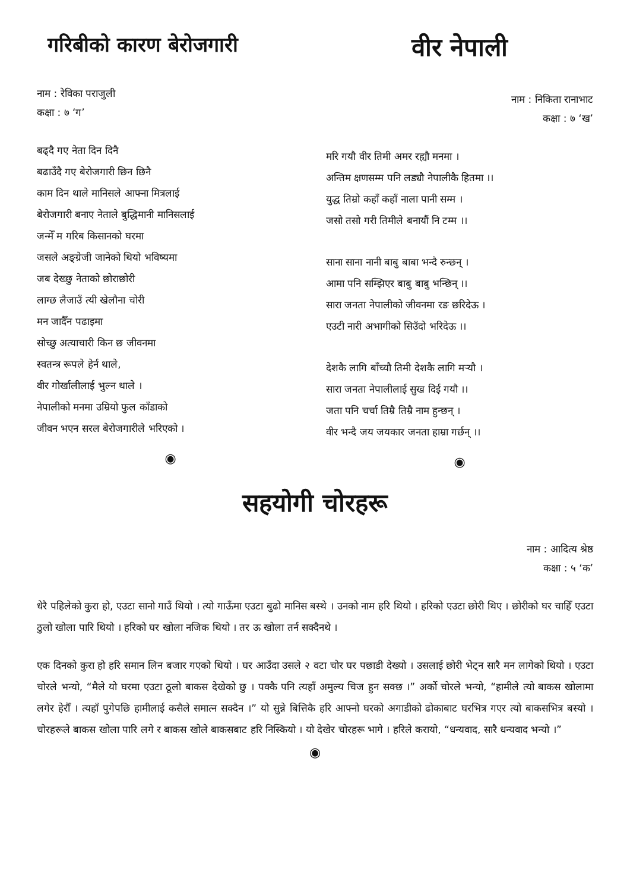गरिबीको कारण बेरोजगारी
नाम : रेविका पराजुली
कक्षा : ७ ‘ग’
बढ्दै गए नेता दिन दिनै
बढाउँदै गए बेरोजगारी छिन छिनै
काम दिन थाले मानिसले आफ्ना मित्रलाई
बेरोजगारी बनाए नेताले बुद्धिमानी मानिसलाई
जन्मेँ म गरिब किसानको घरमा
जसले अङ्ग्रेजी जानेको थियो भविष्यमा
जब देख्छु नेताको छोराछोरी
लाग्छ लैजाउँ त्यी खेलौना चोरी
मन जादैँन पढाइमा
सोच्छु अत्याचारी किन छ जीवनमा
स्वतन्त्र रूपले हेर्न थाले,
वीर गोर्खालीलाई भुल्न थाले ।
नेपालीको मनमा उम्रियो फुल काँडाको
जीवन भएन सरल बेरोजगारीले भरिएको ।
◉
वीर नेपाली
नाम : निकिता रानाभाट
कक्षा : ७ ‘ख’
मरि गयौ वीर तिमी अमर रह्यौ मनमा ।
अन्तिम क्षणसम्म पनि लड्यौ नेपालीकै हितमा ।।
युद्ध तिम्रो कहाँ कहाँ नाला पानी सम्म ।
जसो तसो गरी तिमीले बनायौं नि टम्म ।।
साना साना नानी बाबु बाबा भन्दै रुन्छन् ।
आमा पनि सम्झिएर बाबु बाबु भन्छिन् ।।
सारा जनता नेपालीको जीवनमा रङ छरिदेऊ ।
एउटी नारी अभागीको सिउँदो भरिदेऊ ।।
देशकै लागि बाँच्यौ तिमी देशकै लागि मर्‍यौ ।
सारा जनता नेपालीलाई सुख दिई गयौ ।।
जता पनि चर्चा तिम्रै तिम्रै नाम हुन्छन् ।
वीर भन्दै जय जयकार जनता हाम्रा गर्छन् ।।
◉
सहयोगी चोरहरू
नाम : आदित्य श्रेष्ठ
कक्षा : ५ ‘क’
धेरै पहिलेको कुरा हो, एउटा सानो गाउँ थियो । त्यो गाऊँमा एउटा बुढो मानिस बस्थे । उनको नाम हरि थियो । हरिको एउटा छोरी थिए । छोरीको घर चाहिँ एउटा ठुलो खोला पारि थियो । हरिको घर खोला नजिक थियो । तर ऊ खोला तर्न सक्दैनथे ।
एक दिनको कुरा हो हरि समान लिन बजार गएको थियो । घर आउँदा उसले २ वटा चोर घर पछाडी देख्यो । उसलाई छोरी भेट्न सारै मन लागेको थियो । एउटा चोरले भन्यो, “मैले यो घरमा एउटा ठूलो बाकस देखेको छु । पक्कै पनि त्यहाँ अमुल्य चिज हुन सक्छ ।” अर्को चोरले भन्यो, “हामीले त्यो बाकस खोलामा लगेर हेरौँ । त्यहाँ पुगेपछि हामीलाई कसैले समात्न सक्दैन ।” यो सुन्ने बित्तिकै हरि आफ्नो घरको अगाडीको ढोकाबाट घरभित्र गएर त्यो बाकसभित्र बस्यो । चोरहरूले बाकस खोला पारि लगे र बाकस खोले बाकसबाट हरि निस्कियो । यो देखेर चोरहरू भागे । हरिले करायो, “धन्यवाद, सारै धन्यवाद भन्यो ।”
◉